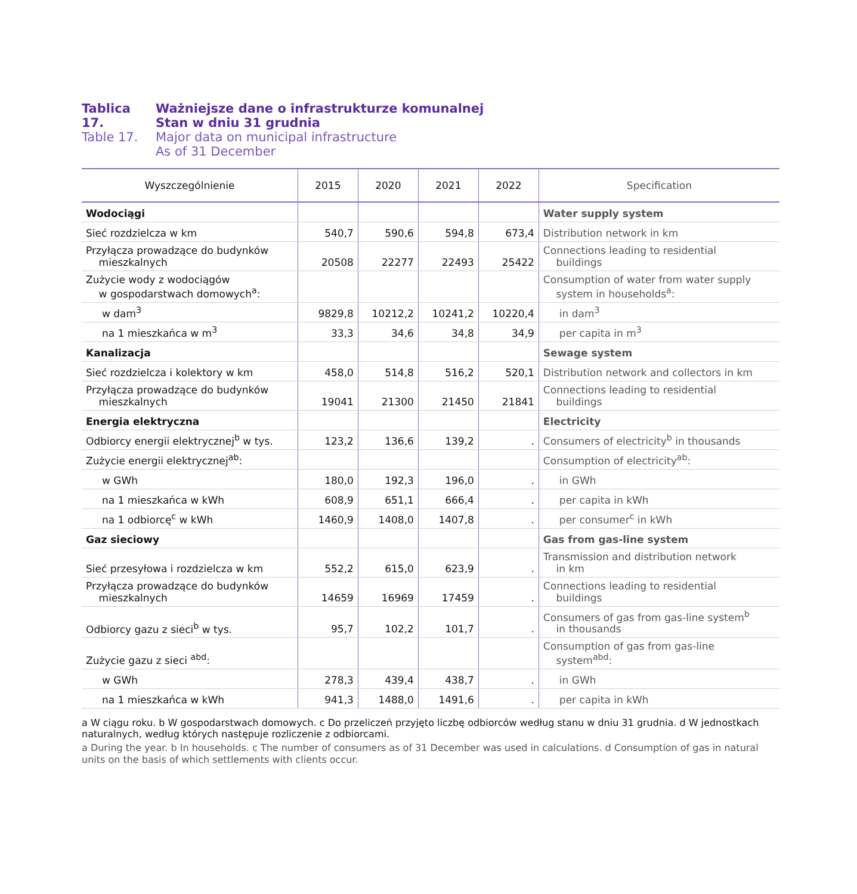Tablica 17. Ważniejsze dane o infrastrukturze komunalnej
Stan w dniu 31 grudnia
Table 17. Major data on municipal infrastructure
As of 31 December
| Wyszczególnienie | 2015 | 2020 | 2021 | 2022 | Specification |
| --- | --- | --- | --- | --- | --- |
| Wodociągi | | | | | Water supply system |
| Sieć rozdzielcza w km | 540,7 | 590,6 | 594,8 | 673,4 | Distribution network in km |
| Przyłącza prowadzące do budynków mieszkalnych | 20508 | 22277 | 22493 | 25422 | Connections leading to residential buildings |
| Zużycie wody z wodociągów w gospodarstwach domowych<sup>a</sup>: | | | | | Consumption of water from water supply system in households<sup>a</sup>: |
| w dam<sup>3</sup> | 9829,8 | 10212,2 | 10241,2 | 10220,4 | in dam<sup>3</sup> |
| na 1 mieszkańca w m<sup>3</sup> | 33,3 | 34,6 | 34,8 | 34,9 | per capita in m<sup>3</sup> |
| Kanalizacja | | | | | Sewage system |
| Sieć rozdzielcza i kolektory w km | 458,0 | 514,8 | 516,2 | 520,1 | Distribution network and collectors in km |
| Przyłącza prowadzące do budynków mieszkalnych | 19041 | 21300 | 21450 | 21841 | Connections leading to residential buildings |
| Energia elektryczna | | | | | Electricity |
| Odbiorcy energii elektrycznej<sup>b</sup> w tys. | 123,2 | 136,6 | 139,2 | . | Consumers of electricity<sup>b</sup> in thousands |
| Zużycie energii elektrycznej<sup>ab</sup>: | | | | | Consumption of electricity<sup>ab</sup>: |
| w GWh | 180,0 | 192,3 | 196,0 | . | in GWh |
| na 1 mieszkańca w kWh | 608,9 | 651,1 | 666,4 | . | per capita in kWh |
| na 1 odbiorcę<sup>c</sup> w kWh | 1460,9 | 1408,0 | 1407,8 | . | per consumer<sup>c</sup> in kWh |
| Gaz sieciowy | | | | | Gas from gas-line system |
| Sieć przesyłowa i rozdzielcza w km | 552,2 | 615,0 | 623,9 | . | Transmission and distribution network in km |
| Przyłącza prowadzące do budynków mieszkalnych | 14659 | 16969 | 17459 | . | Connections leading to residential buildings |
| Odbiorcy gazu z sieci<sup>b</sup> w tys. | 95,7 | 102,2 | 101,7 | . | Consumers of gas from gas-line system<sup>b</sup> in thousands |
| Zużycie gazu z sieci <sup>abd</sup>: | | | | | Consumption of gas from gas-line system<sup>abd</sup>: |
| w GWh | 278,3 | 439,4 | 438,7 | . | in GWh |
| na 1 mieszkańca w kWh | 941,3 | 1488,0 | 1491,6 | . | per capita in kWh |
a W ciągu roku. b W gospodarstwach domowych. c Do przeliczeń przyjęto liczbę odbiorców według stanu w dniu 31 grudnia. d W jednostkach naturalnych, według których następuje rozliczenie z odbiorcami.
a During the year. b In households. c The number of consumers as of 31 December was used in calculations. d Consumption of gas in natural units on the basis of which settlements with clients occur.